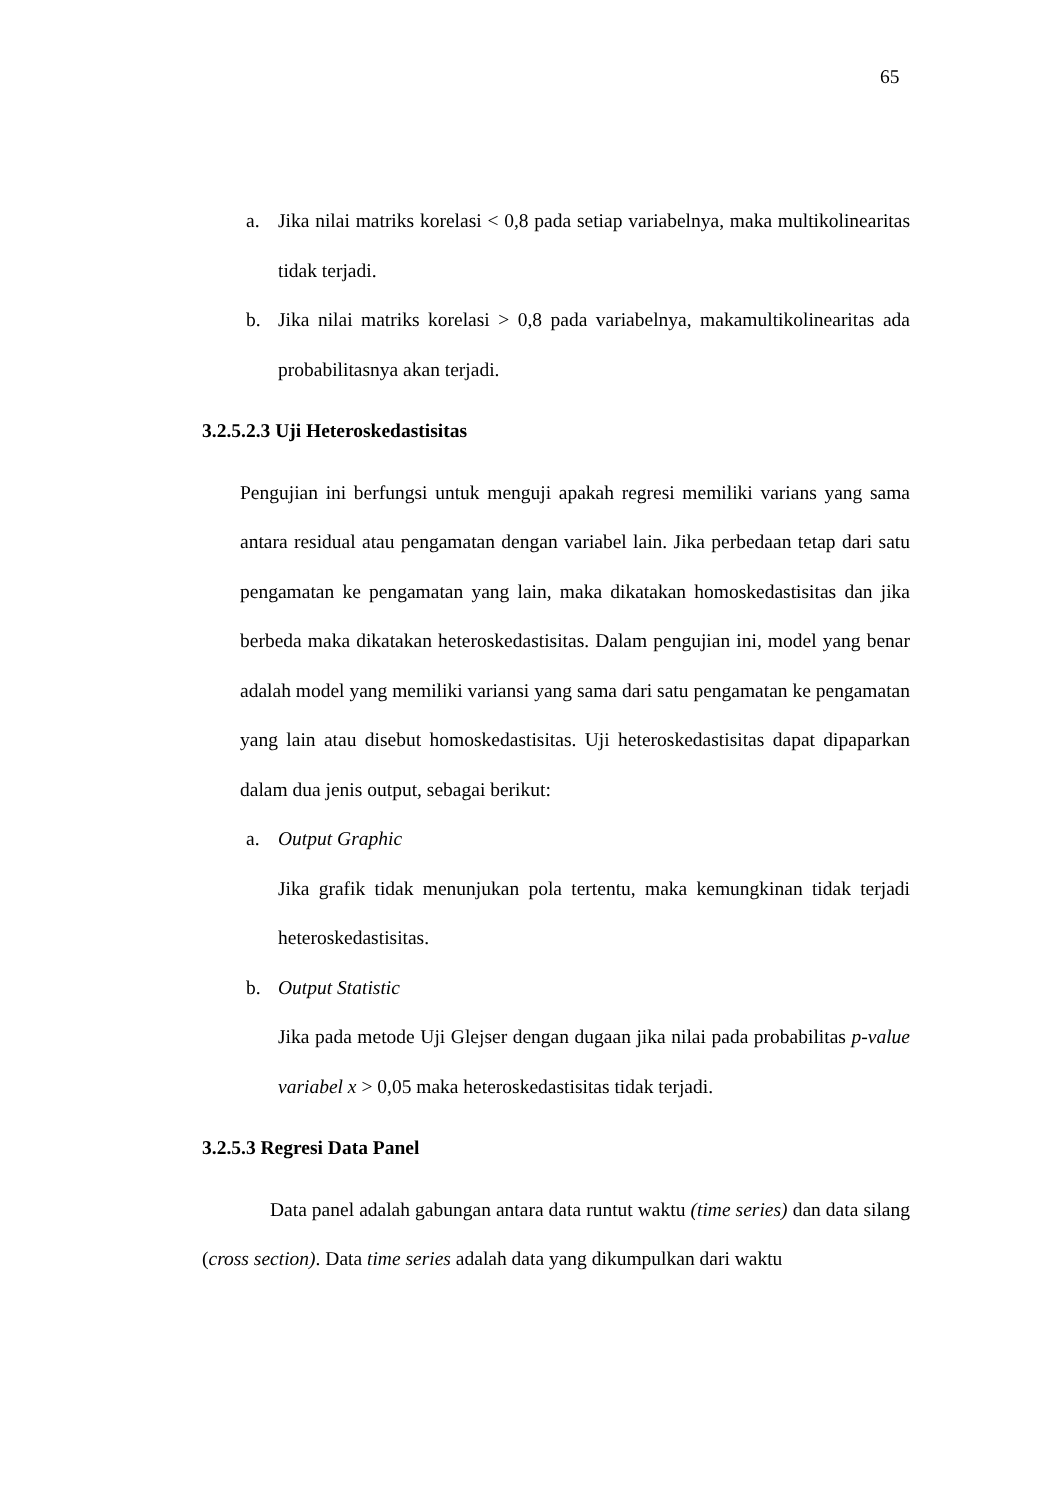65
a. Jika nilai matriks korelasi < 0,8 pada setiap variabelnya, maka multikolinearitas tidak terjadi.
b. Jika nilai matriks korelasi > 0,8 pada variabelnya, makamultikolinearitas ada probabilitasnya akan terjadi.
3.2.5.2.3 Uji Heteroskedastisitas
Pengujian ini berfungsi untuk menguji apakah regresi memiliki varians yang sama antara residual atau pengamatan dengan variabel lain. Jika perbedaan tetap dari satu pengamatan ke pengamatan yang lain, maka dikatakan homoskedastisitas dan jika berbeda maka dikatakan heteroskedastisitas. Dalam pengujian ini, model yang benar adalah model yang memiliki variansi yang sama dari satu pengamatan ke pengamatan yang lain atau disebut homoskedastisitas. Uji heteroskedastisitas dapat dipaparkan dalam dua jenis output, sebagai berikut:
a. Output Graphic
Jika grafik tidak menunjukan pola tertentu, maka kemungkinan tidak terjadi heteroskedastisitas.
b. Output Statistic
Jika pada metode Uji Glejser dengan dugaan jika nilai pada probabilitas p-value variabel x > 0,05 maka heteroskedastisitas tidak terjadi.
3.2.5.3 Regresi Data Panel
Data panel adalah gabungan antara data runtut waktu (time series) dan data silang (cross section). Data time series adalah data yang dikumpulkan dari waktu